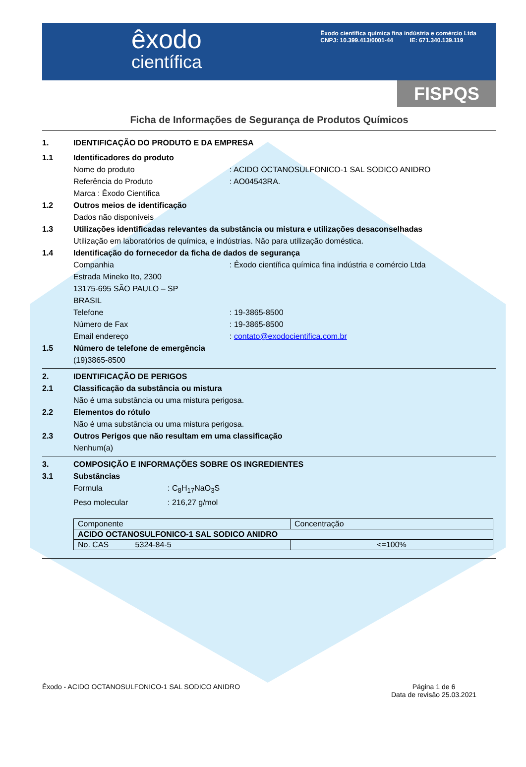êxodo
científica
Êxodo científica química fina indústria e comércio Ltda
CNPJ: 10.399.413/0001-44 IE: 671.340.139.119
FISPQS
Ficha de Informações de Segurança de Produtos Químicos
1. IDENTIFICAÇÃO DO PRODUTO E DA EMPRESA
1.1 Identificadores do produto
Nome do produto : ACIDO OCTANOSULFONICO-1 SAL SODICO ANIDRO
Referência do Produto : AO04543RA.
Marca : Êxodo Científica
1.2 Outros meios de identificação
Dados não disponíveis
1.3 Utilizações identificadas relevantes da substância ou mistura e utilizações desaconselhadas
Utilização em laboratórios de química, e indústrias. Não para utilização doméstica.
1.4 Identificação do fornecedor da ficha de dados de segurança
Companhia : Êxodo científica química fina indústria e comércio Ltda
Estrada Mineko Ito, 2300
13175-695 SÃO PAULO – SP
BRASIL
Telefone : 19-3865-8500
Número de Fax : 19-3865-8500
Email endereço : contato@exodocientifica.com.br
1.5 Número de telefone de emergência
(19)3865-8500
2. IDENTIFICAÇÃO DE PERIGOS
2.1 Classificação da substância ou mistura
Não é uma substância ou uma mistura perigosa.
2.2 Elementos do rótulo
Não é uma substância ou uma mistura perigosa.
2.3 Outros Perigos que não resultam em uma classificação
Nenhum(a)
3. COMPOSIÇÃO E INFORMAÇÕES SOBRE OS INGREDIENTES
3.1 Substâncias
Formula : C<sub>8</sub>H<sub>17</sub>NaO<sub>3</sub>S
Peso molecular : 216,27 g/mol
| Componente | Concentração |
| ACIDO OCTANOSULFONICO-1 SAL SODICO ANIDRO | |
| No. CAS 5324-84-5 | <=100% |
Êxodo - ACIDO OCTANOSULFONICO-1 SAL SODICO ANIDRO
Página 1 de 6
Data de revisão 25.03.2021